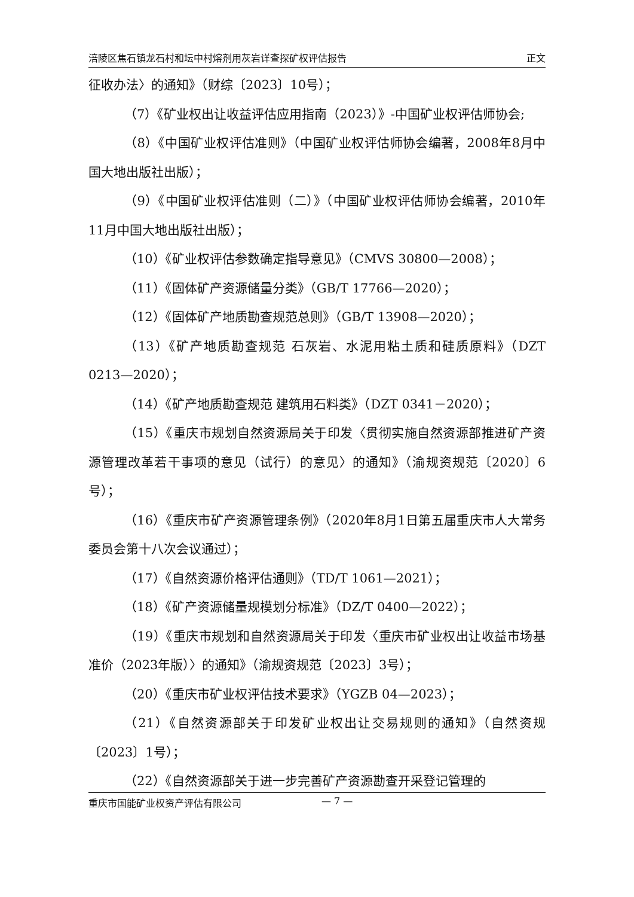涪陵区焦石镇龙石村和坛中村熔剂用灰岩详查探矿权评估报告 正文
征收办法〉的通知》（财综〔2023〕10号）；
（7）《矿业权出让收益评估应用指南（2023）》-中国矿业权评估师协会;
（8）《中国矿业权评估准则》（中国矿业权评估师协会编著，2008年8月中国大地出版社出版）；
（9）《中国矿业权评估准则（二）》（中国矿业权评估师协会编著，2010年11月中国大地出版社出版）；
（10）《矿业权评估参数确定指导意见》（CMVS 30800—2008）；
（11）《固体矿产资源储量分类》（GB/T 17766—2020）；
（12）《固体矿产地质勘查规范总则》（GB/T 13908—2020）；
（13）《矿产地质勘查规范 石灰岩、水泥用粘土质和硅质原料》（DZT 0213—2020）；
（14）《矿产地质勘查规范 建筑用石料类》（DZT 0341－2020）；
（15）《重庆市规划自然资源局关于印发〈贯彻实施自然资源部推进矿产资源管理改革若干事项的意见（试行）的意见〉的通知》（渝规资规范〔2020〕6号）；
（16）《重庆市矿产资源管理条例》（2020年8月1日第五届重庆市人大常务委员会第十八次会议通过）；
（17）《自然资源价格评估通则》（TD/T 1061—2021）；
（18）《矿产资源储量规模划分标准》（DZ/T 0400—2022）；
（19）《重庆市规划和自然资源局关于印发〈重庆市矿业权出让收益市场基准价（2023年版）〉的通知》（渝规资规范〔2023〕3号）；
（20）《重庆市矿业权评估技术要求》（YGZB 04—2023）；
（21）《自然资源部关于印发矿业权出让交易规则的通知》（自然资规〔2023〕1号）；
（22）《自然资源部关于进一步完善矿产资源勘查开采登记管理的
重庆市国能矿业权资产评估有限公司 — 7 —